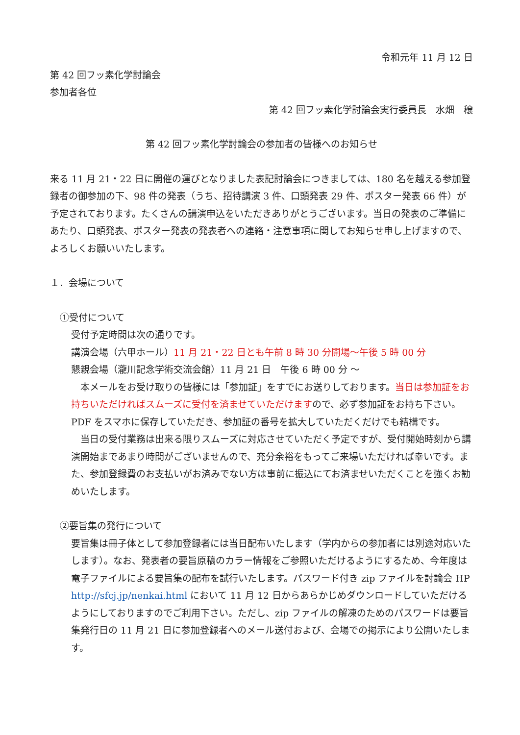令和元年 11 月 12 日
第 42 回フッ素化学討論会
参加者各位
第 42 回フッ素化学討論会実行委員長　水畑　穣
第 42 回フッ素化学討論会の参加者の皆様へのお知らせ
来る 11 月 21・22 日に開催の運びとなりました表記討論会につきましては、180 名を越える参加登録者の御参加の下、98 件の発表（うち、招待講演 3 件、口頭発表 29 件、ポスター発表 66 件）が予定されております。たくさんの講演申込をいただきありがとうございます。当日の発表のご準備にあたり、口頭発表、ポスター発表の発表者への連絡・注意事項に関してお知らせ申し上げますので、よろしくお願いいたします。
１．会場について
①受付について
受付予定時間は次の通りです。
講演会場（六甲ホール）11 月 21・22 日とも午前 8 時 30 分開場～午後 5 時 00 分
懇親会場（瀧川記念学術交流会館）11 月 21 日　午後 6 時 00 分 ～
　本メールをお受け取りの皆様には「参加証」をすでにお送りしております。当日は参加証をお持ちいただければスムーズに受付を済ませていただけますので、必ず参加証をお持ち下さい。PDF をスマホに保存していただき、参加証の番号を拡大していただくだけでも結構です。
　当日の受付業務は出来る限りスムーズに対応させていただく予定ですが、受付開始時刻から講演開始まであまり時間がございませんので、充分余裕をもってご来場いただければ幸いです。また、参加登録費のお支払いがお済みでない方は事前に振込にてお済ませいただくことを強くお勧めいたします。
②要旨集の発行について
要旨集は冊子体として参加登録者には当日配布いたします（学内からの参加者には別途対応いたします）。なお、発表者の要旨原稿のカラー情報をご参照いただけるようにするため、今年度は電子ファイルによる要旨集の配布を試行いたします。パスワード付き zip ファイルを討論会 HP　http://sfcj.jp/nenkai.html において 11 月 12 日からあらかじめダウンロードしていただけるようにしておりますのでご利用下さい。ただし、zip ファイルの解凍のためのパスワードは要旨集発行日の 11 月 21 日に参加登録者へのメール送付および、会場での掲示により公開いたします。